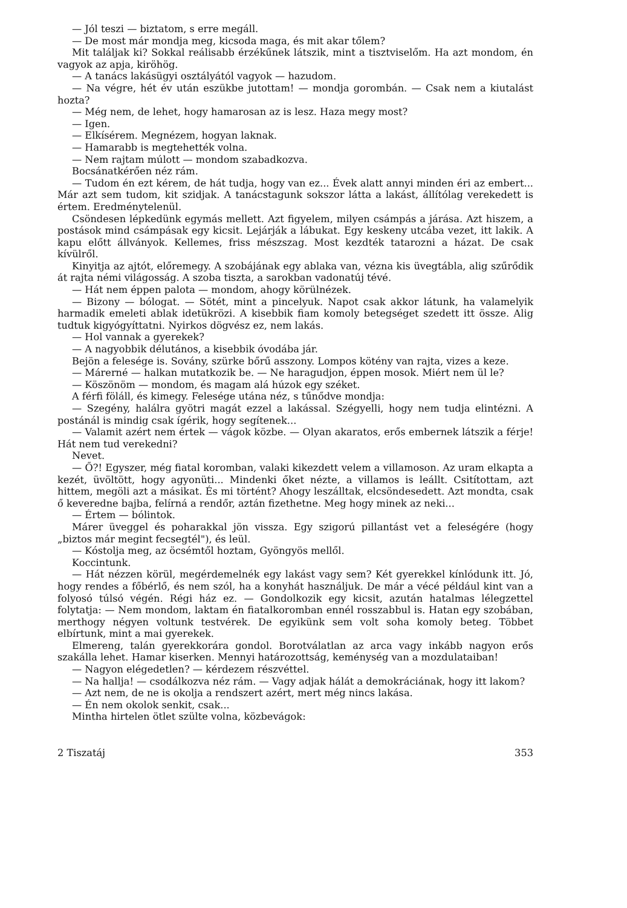— Jól teszi — biztatom, s erre megáll.
— De most már mondja meg, kicsoda maga, és mit akar tőlem?
Mit találjak ki? Sokkal reálisabb érzékűnek látszik, mint a tisztviselőm. Ha azt mondom, én vagyok az apja, kiröhög.
— A tanács lakásügyi osztályától vagyok — hazudom.
— Na végre, hét év után eszükbe jutottam! — mondja gorombán. — Csak nem a kiutalást hozta?
— Még nem, de lehet, hogy hamarosan az is lesz. Haza megy most?
— Igen.
— Elkísérem. Megnézem, hogyan laknak.
— Hamarabb is megtehették volna.
— Nem rajtam múlott — mondom szabadkozva.
Bocsánatkérően néz rám.
— Tudom én ezt kérem, de hát tudja, hogy van ez... Évek alatt annyi minden éri az embert... Már azt sem tudom, kit szidjak. A tanácstagunk sokszor látta a lakást, állítólag verekedett is értem. Eredménytelenül.
Csöndesen lépkedünk egymás mellett. Azt figyelem, milyen csámpás a járása. Azt hiszem, a postások mind csámpásak egy kicsit. Lejárják a lábukat. Egy keskeny utcába vezet, itt lakik. A kapu előtt állványok. Kellemes, friss mészszag. Most kezdték tatarozni a házat. De csak kívülről.
Kinyitja az ajtót, előremegy. A szobájának egy ablaka van, vézna kis üvegtábla, alig szűrődik át rajta némi világosság. A szoba tiszta, a sarokban vadonatúj tévé.
— Hát nem éppen palota — mondom, ahogy körülnézek.
— Bizony — bólogat. — Sötét, mint a pincelyuk. Napot csak akkor látunk, ha valamelyik harmadik emeleti ablak idetükrözi. A kisebbik fiam komoly betegséget szedett itt össze. Alig tudtuk kigyógyíttatni. Nyirkos dögvész ez, nem lakás.
— Hol vannak a gyerekek?
— A nagyobbik délutános, a kisebbik óvodába jár.
Bejön a felesége is. Sovány, szürke bőrű asszony. Lompos kötény van rajta, vizes a keze.
— Márerné — halkan mutatkozik be. — Ne haragudjon, éppen mosok. Miért nem ül le?
— Köszönöm — mondom, és magam alá húzok egy széket.
A férfi föláll, és kimegy. Felesége utána néz, s tűnődve mondja:
— Szegény, halálra gyötri magát ezzel a lakással. Szégyelli, hogy nem tudja elintézni. A postánál is mindig csak ígérik, hogy segítenek...
— Valamit azért nem értek — vágok közbe. — Olyan akaratos, erős embernek látszik a férje! Hát nem tud verekedni?
Nevet.
— Ő?! Egyszer, még fiatal koromban, valaki kikezdett velem a villamoson. Az uram elkapta a kezét, üvöltött, hogy agyonüti... Mindenki őket nézte, a villamos is leállt. Csitítottam, azt hittem, megöli azt a másikat. És mi történt? Ahogy leszálltak, elcsöndesedett. Azt mondta, csak ő keveredne bajba, felírná a rendőr, aztán fizethetne. Meg hogy minek az neki...
— Értem — bólintok.
Márer üveggel és poharakkal jön vissza. Egy szigorú pillantást vet a feleségére (hogy „biztos már megint fecsegtél"), és leül.
— Kóstolja meg, az öcsémtől hoztam, Gyöngyös mellől.
Koccintunk.
— Hát nézzen körül, megérdemelnék egy lakást vagy sem? Két gyerekkel kínlódunk itt. Jó, hogy rendes a főbérlő, és nem szól, ha a konyhát használjuk. De már a vécé például kint van a folyosó túlsó végén. Régi ház ez. — Gondolkozik egy kicsit, azután hatalmas lélegzettel folytatja: — Nem mondom, laktam én fiatalkoromban ennél rosszabbul is. Hatan egy szobában, merthogy négyen voltunk testvérek. De egyikünk sem volt soha komoly beteg. Többet elbírtunk, mint a mai gyerekek.
Elmereng, talán gyerekkorára gondol. Borotválatlan az arca vagy inkább nagyon erős szakálla lehet. Hamar kiserken. Mennyi határozottság, keménység van a mozdulataiban!
— Nagyon elégedetlen? — kérdezem részvéttel.
— Na hallja! — csodálkozva néz rám. — Vagy adjak hálát a demokráciának, hogy itt lakom?
— Azt nem, de ne is okolja a rendszert azért, mert még nincs lakása.
— Én nem okolok senkit, csak...
Mintha hirtelen ötlet szülte volna, közbevágok:
2 Tiszatáj 353